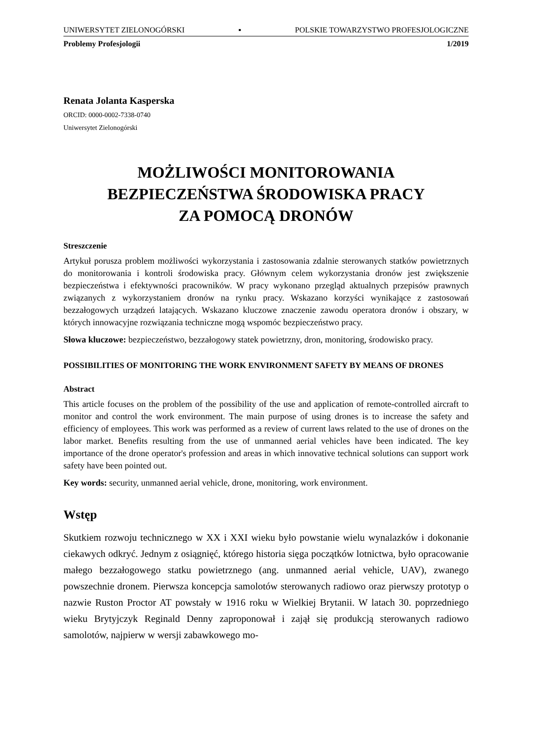UNIWERSYTET ZIELONOGÓRSKI ▪ POLSKIE TOWARZYSTWO PROFESJOLOGICZNE
Problemy Profesjologii 1/2019
Renata Jolanta Kasperska
ORCID: 0000-0002-7338-0740
Uniwersytet Zielonogórski
MOŻLIWOŚCI MONITOROWANIA
BEZPIECZEŃSTWA ŚRODOWISKA PRACY
ZA POMOCĄ DRONÓW
Streszczenie
Artykuł porusza problem możliwości wykorzystania i zastosowania zdalnie sterowanych statków powietrznych do monitorowania i kontroli środowiska pracy. Głównym celem wykorzystania dronów jest zwiększenie bezpieczeństwa i efektywności pracowników. W pracy wykonano przegląd aktualnych przepisów prawnych związanych z wykorzystaniem dronów na rynku pracy. Wskazano korzyści wynikające z zastosowań bezzałogowych urządzeń latających. Wskazano kluczowe znaczenie zawodu operatora dronów i obszary, w których innowacyjne rozwiązania techniczne mogą wspomóc bezpieczeństwo pracy.
Słowa kluczowe: bezpieczeństwo, bezzałogowy statek powietrzny, dron, monitoring, środowisko pracy.
POSSIBILITIES OF MONITORING THE WORK ENVIRONMENT SAFETY BY MEANS OF DRONES
Abstract
This article focuses on the problem of the possibility of the use and application of remote-controlled aircraft to monitor and control the work environment. The main purpose of using drones is to increase the safety and efficiency of employees. This work was performed as a review of current laws related to the use of drones on the labor market. Benefits resulting from the use of unmanned aerial vehicles have been indicated. The key importance of the drone operator's profession and areas in which innovative technical solutions can support work safety have been pointed out.
Key words: security, unmanned aerial vehicle, drone, monitoring, work environment.
Wstęp
Skutkiem rozwoju technicznego w XX i XXI wieku było powstanie wielu wynalazków i dokonanie ciekawych odkryć. Jednym z osiągnięć, którego historia sięga początków lotnictwa, było opracowanie małego bezzałogowego statku powietrznego (ang. unmanned aerial vehicle, UAV), zwanego powszechnie dronem. Pierwsza koncepcja samolotów sterowanych radiowo oraz pierwszy prototyp o nazwie Ruston Proctor AT powstały w 1916 roku w Wielkiej Brytanii. W latach 30. poprzedniego wieku Brytyjczyk Reginald Denny zaproponował i zajął się produkcją sterowanych radiowo samolotów, najpierw w wersji zabawkowego mo-